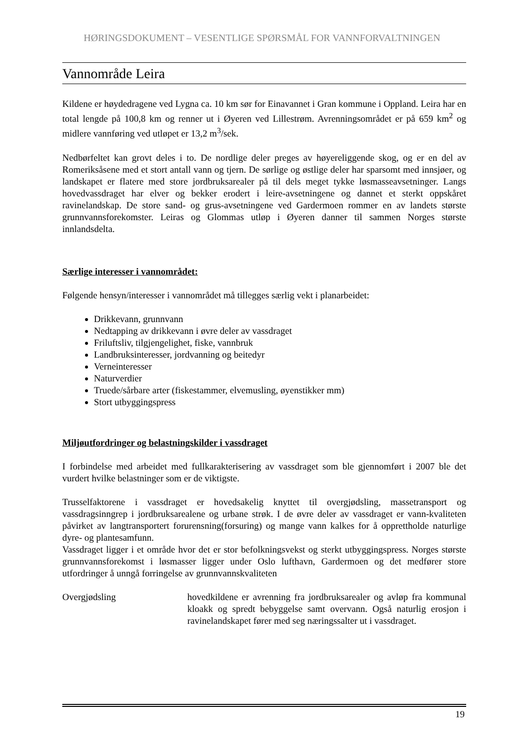HØRINGSDOKUMENT – VESENTLIGE SPØRSMÅL FOR VANNFORVALTNINGEN
Vannområde Leira
Kildene er høydedragene ved Lygna ca. 10 km sør for Einavannet i Gran kommune i Oppland. Leira har en total lengde på 100,8 km og renner ut i Øyeren ved Lillestrøm. Avrenningsområdet er på 659 km<sup>2</sup> og midlere vannføring ved utløpet er 13,2 m<sup>3</sup>/sek.
Nedbørfeltet kan grovt deles i to. De nordlige deler preges av høyereliggende skog, og er en del av Romeriksåsene med et stort antall vann og tjern. De sørlige og østlige deler har sparsomt med innsjøer, og landskapet er flatere med store jordbruksarealer på til dels meget tykke løsmasseavsetninger. Langs hovedvassdraget har elver og bekker erodert i leire-avsetningene og dannet et sterkt oppskåret ravinelandskap. De store sand- og grus-avsetningene ved Gardermoen rommer en av landets største grunnvannsforekomster. Leiras og Glommas utløp i Øyeren danner til sammen Norges største innlandsdelta.
Særlige interesser i vannområdet:
Følgende hensyn/interesser i vannområdet må tillegges særlig vekt i planarbeidet:
Drikkevann, grunnvann
Nedtapping av drikkevann i øvre deler av vassdraget
Friluftsliv, tilgjengelighet, fiske, vannbruk
Landbruksinteresser, jordvanning og beitedyr
Verneinteresser
Naturverdier
Truede/sårbare arter (fiskestammer, elvemusling, øyenstikker mm)
Stort utbyggingspress
Miljøutfordringer og belastningskilder i vassdraget
I forbindelse med arbeidet med fullkarakterisering av vassdraget som ble gjennomført i 2007 ble det vurdert hvilke belastninger som er de viktigste.
Trusselfaktorene i vassdraget er hovedsakelig knyttet til overgjødsling, massetransport og vassdragsinngrep i jordbruksarealene og urbane strøk. I de øvre deler av vassdraget er vann-kvaliteten påvirket av langtransportert forurensning(forsuring) og mange vann kalkes for å opprettholde naturlige dyre- og plantesamfunn.
Vassdraget ligger i et område hvor det er stor befolkningsvekst og sterkt utbyggingspress. Norges største grunnvannsforekomst i løsmasser ligger under Oslo lufthavn, Gardermoen og det medfører store utfordringer å unngå forringelse av grunnvannskvaliteten
Overgjødsling hovedkildene er avrenning fra jordbruksarealer og avløp fra kommunal kloakk og spredt bebyggelse samt overvann. Også naturlig erosjon i ravinelandskapet fører med seg næringssalter ut i vassdraget.
19